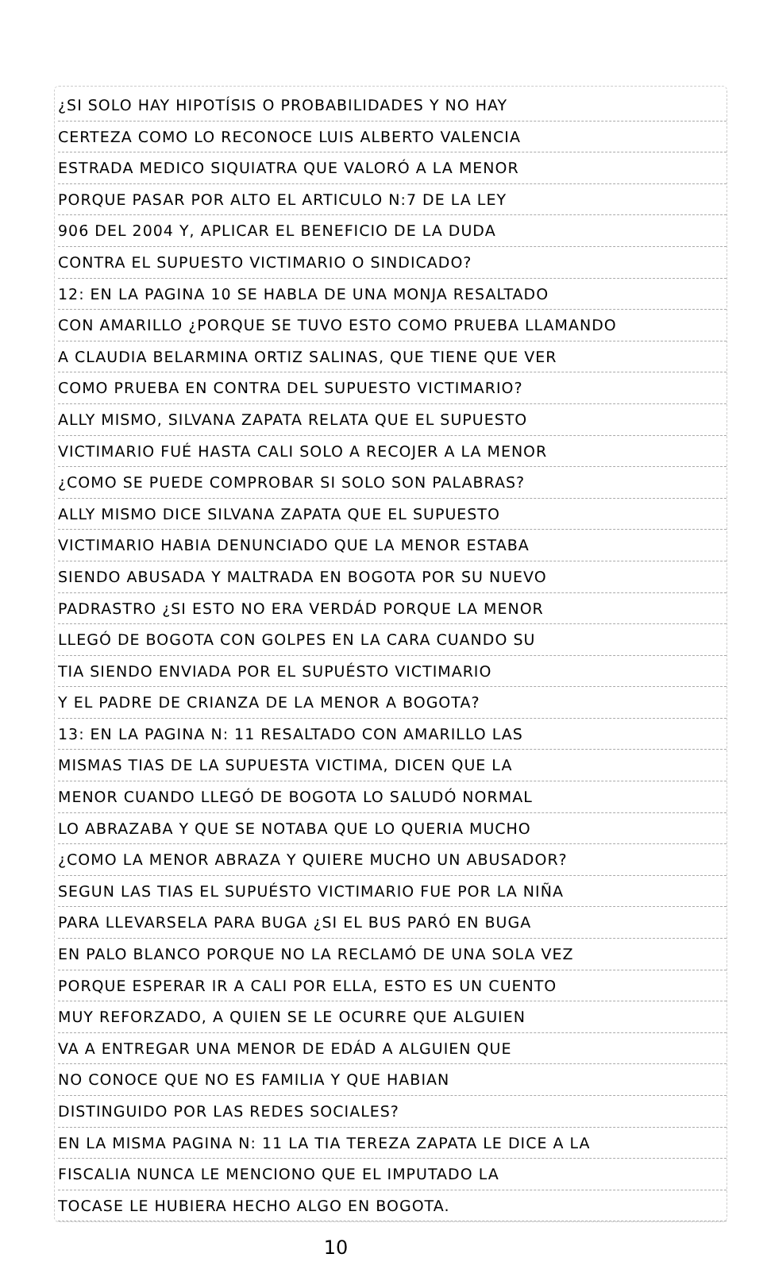¿SI SOLO HAY HIPOTÍSIS O PROBABILIDADES Y NO HAY
CERTEZA COMO LO RECONOCE LUIS ALBERTO VALENCIA
ESTRADA MEDICO SIQUIATRA QUE VALORÓ A LA MENOR
PORQUE PASAR POR ALTO EL ARTICULO N:7 DE LA LEY
906 DEL 2004 Y, APLICAR EL BENEFICIO DE LA DUDA
CONTRA EL SUPUESTO VICTIMARIO O SINDICADO?
12: EN LA PAGINA 10 SE HABLA DE UNA MONJA RESALTADO
CON AMARILLO ¿PORQUE SE TUVO ESTO COMO PRUEBA LLAMANDO
A CLAUDIA BELARMINA ORTIZ SALINAS, QUE TIENE QUE VER
COMO PRUEBA EN CONTRA DEL SUPUESTO VICTIMARIO?
ALLY MISMO, SILVANA ZAPATA RELATA QUE EL SUPUESTO
VICTIMARIO FUÉ HASTA CALI SOLO A RECOJER A LA MENOR
¿COMO SE PUEDE COMPROBAR SI SOLO SON PALABRAS?
ALLY MISMO DICE SILVANA ZAPATA QUE EL SUPUESTO
VICTIMARIO HABIA DENUNCIADO QUE LA MENOR ESTABA
SIENDO ABUSADA Y MALTRADA EN BOGOTA POR SU NUEVO
PADRASTRO ¿SI ESTO NO ERA VERDÁD PORQUE LA MENOR
LLEGÓ DE BOGOTA CON GOLPES EN LA CARA CUANDO SU
TIA SIENDO ENVIADA POR EL SUPUÉSTO VICTIMARIO
Y EL PADRE DE CRIANZA DE LA MENOR A BOGOTA?
13: EN LA PAGINA N: 11 RESALTADO CON AMARILLO LAS
MISMAS TIAS DE LA SUPUESTA VICTIMA, DICEN QUE LA
MENOR CUANDO LLEGÓ DE BOGOTA LO SALUDÓ NORMAL
LO ABRAZABA Y QUE SE NOTABA QUE LO QUERIA MUCHO
¿COMO LA MENOR ABRAZA Y QUIERE MUCHO UN ABUSADOR?
SEGUN LAS TIAS EL SUPUÉSTO VICTIMARIO FUE POR LA NIÑA
PARA LLEVARSELA PARA BUGA ¿SI EL BUS PARÓ EN BUGA
EN PALO BLANCO PORQUE NO LA RECLAMÓ DE UNA SOLA VEZ
PORQUE ESPERAR IR A CALI POR ELLA, ESTO ES UN CUENTO
MUY REFORZADO, A QUIEN SE LE OCURRE QUE ALGUIEN
VA A ENTREGAR UNA MENOR DE EDÁD A ALGUIEN QUE
NO CONOCE QUE NO ES FAMILIA Y QUE HABIAN
DISTINGUIDO POR LAS REDES SOCIALES?
EN LA MISMA PAGINA N: 11 LA TIA TEREZA ZAPATA LE DICE A LA
FISCALIA NUNCA LE MENCIONO QUE EL IMPUTADO LA
TOCASE LE HUBIERA HECHO ALGO EN BOGOTA.
10